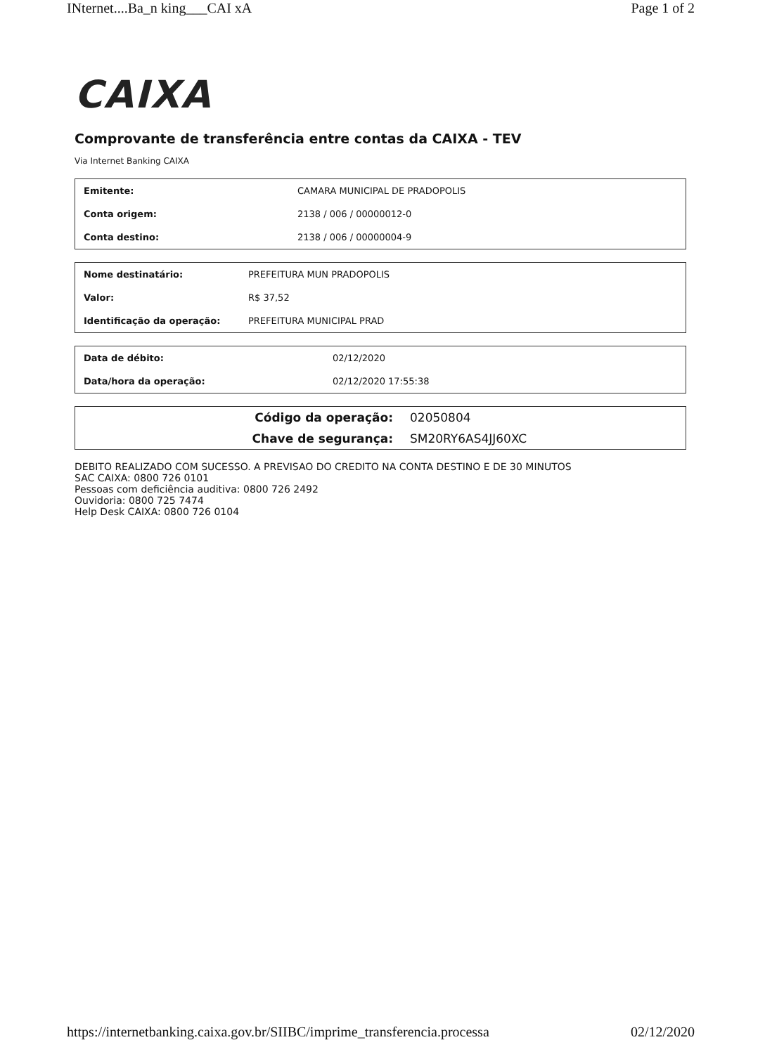INternet....Ba_n king___CAI xA Page 1 of 2
CAIXA
Comprovante de transferência entre contas da CAIXA - TEV
Via Internet Banking CAIXA
| Emitente: | CAMARA MUNICIPAL DE PRADOPOLIS |
| Conta origem: | 2138 / 006 / 00000012-0 |
| Conta destino: | 2138 / 006 / 00000004-9 |
| Nome destinatário: | PREFEITURA MUN PRADOPOLIS |
| Valor: | R$ 37,52 |
| Identificação da operação: | PREFEITURA MUNICIPAL PRAD |
| Data de débito: | 02/12/2020 |
| Data/hora da operação: | 02/12/2020 17:55:38 |
| Código da operação: | 02050804 |
| Chave de segurança: | SM20RY6AS4JJ60XC |
DEBITO REALIZADO COM SUCESSO. A PREVISAO DO CREDITO NA CONTA DESTINO E DE 30 MINUTOS
SAC CAIXA: 0800 726 0101
Pessoas com deficiência auditiva: 0800 726 2492
Ouvidoria: 0800 725 7474
Help Desk CAIXA: 0800 726 0104
https://internetbanking.caixa.gov.br/SIIBC/imprime_transferencia.processa 02/12/2020